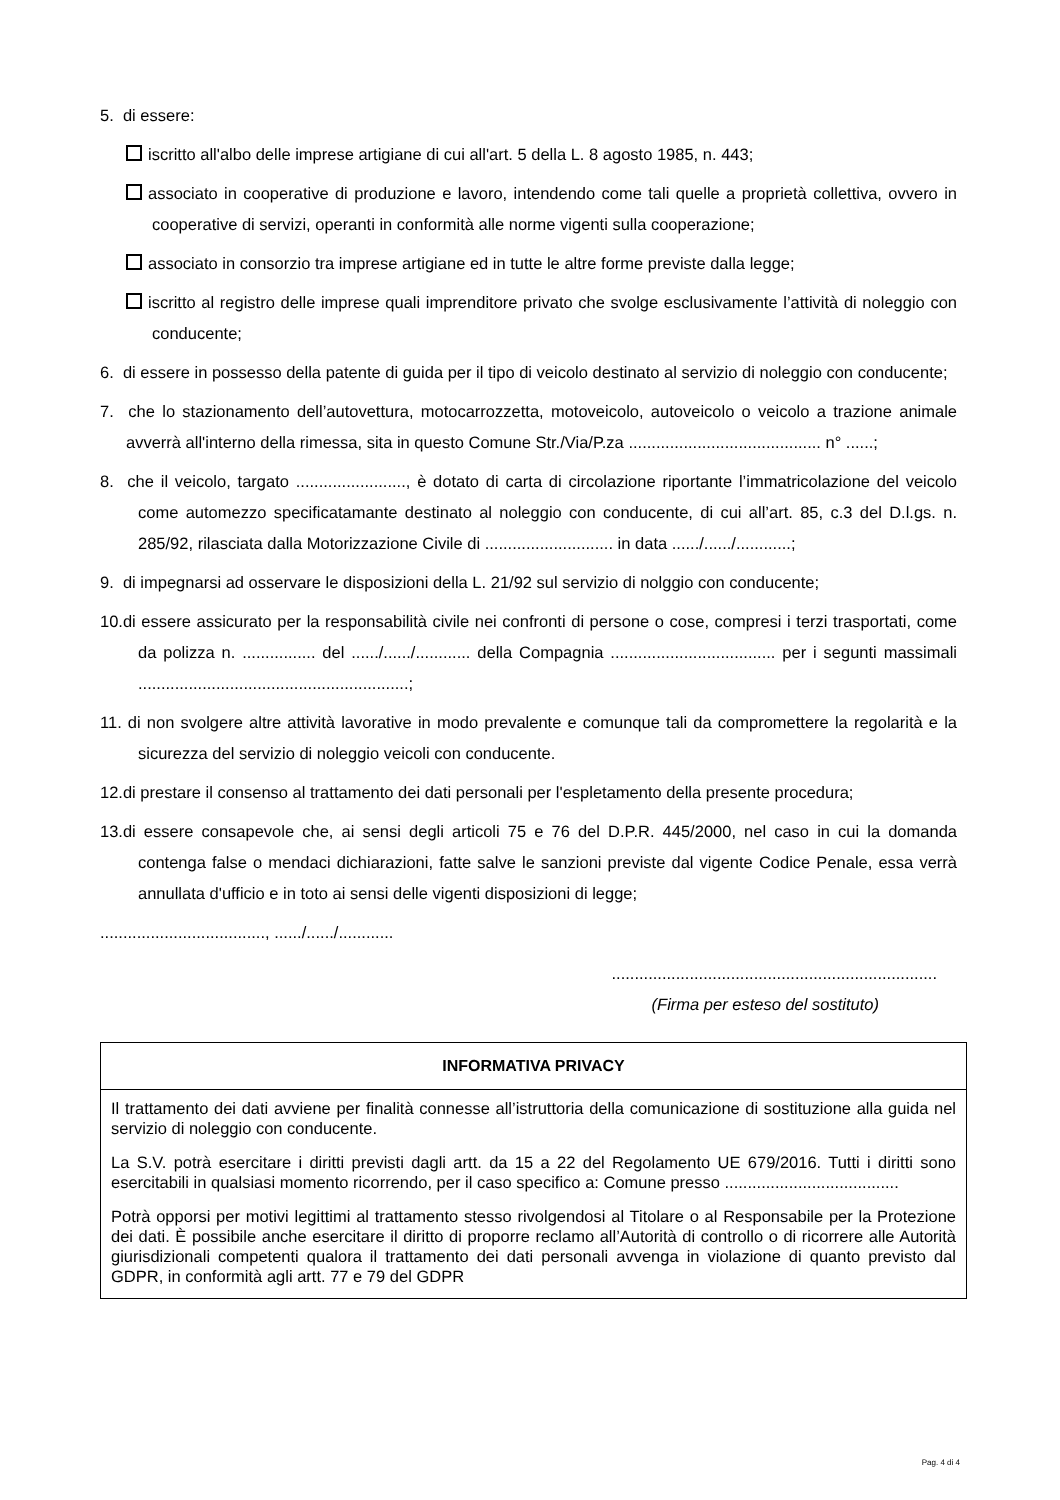5. di essere:
iscritto all'albo delle imprese artigiane di cui all'art. 5 della L. 8 agosto 1985, n. 443;
associato in cooperative di produzione e lavoro, intendendo come tali quelle a proprietà collettiva, ovvero in cooperative di servizi, operanti in conformità alle norme vigenti sulla cooperazione;
associato in consorzio tra imprese artigiane ed in tutte le altre forme previste dalla legge;
iscritto al registro delle imprese quali imprenditore privato che svolge esclusivamente l’attività di noleggio con conducente;
6. di essere in possesso della patente di guida per il tipo di veicolo destinato al servizio di noleggio con conducente;
7. che lo stazionamento dell’autovettura, motocarrozzetta, motoveicolo, autoveicolo o veicolo a trazione animale avverrà all'interno della rimessa, sita in questo Comune Str./Via/P.za .......................................... n° ......;
8. che il veicolo, targato ........................, è dotato di carta di circolazione riportante l’immatricolazione del veicolo come automezzo specificatamante destinato al noleggio con conducente, di cui all’art. 85, c.3 del D.l.gs. n. 285/92, rilasciata dalla Motorizzazione Civile di ............................ in data ....../....../............;
9. di impegnarsi ad osservare le disposizioni della L. 21/92 sul servizio di nolggio con conducente;
10.di essere assicurato per la responsabilità civile nei confronti di persone o cose, compresi i terzi trasportati, come da polizza n. ................ del ....../....../............ della Compagnia .................................... per i segunti massimali ...........................................................;
11. di non svolgere altre attività lavorative in modo prevalente e comunque tali da compromettere la regolarità e la sicurezza del servizio di noleggio veicoli con conducente.
12.di prestare il consenso al trattamento dei dati personali per l'espletamento della presente procedura;
13.di essere consapevole che, ai sensi degli articoli 75 e 76 del D.P.R. 445/2000, nel caso in cui la domanda contenga false o mendaci dichiarazioni, fatte salve le sanzioni previste dal vigente Codice Penale, essa verrà annullata d'ufficio e in toto ai sensi delle vigenti disposizioni di legge;
...................................., ....../....../............
.......................................................................
(Firma per esteso del sostituto)
| INFORMATIVA PRIVACY |
| --- |
| Il trattamento dei dati avviene per finalità connesse all’istruttoria della comunicazione di sostituzione alla guida nel servizio di noleggio con conducente. La S.V. potrà esercitare i diritti previsti dagli artt. da 15 a 22 del Regolamento UE 679/2016. Tutti i diritti sono esercitabili in qualsiasi momento ricorrendo, per il caso specifico a: Comune presso ...................................... Potrà opporsi per motivi legittimi al trattamento stesso rivolgendosi al Titolare o al Responsabile per la Protezione dei dati. È possibile anche esercitare il diritto di proporre reclamo all’Autorità di controllo o di ricorrere alle Autorità giurisdizionali competenti qualora il trattamento dei dati personali avvenga in violazione di quanto previsto dal GDPR, in conformità agli artt. 77 e 79 del GDPR |
Pag. 4 di 4